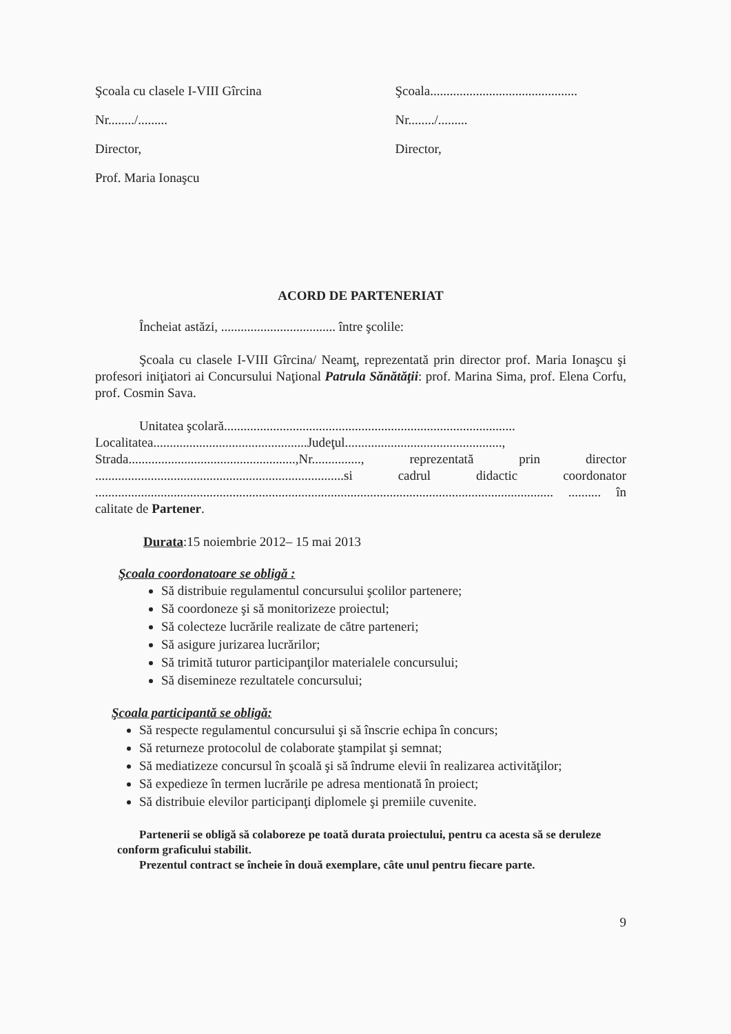Şcoala cu clasele I-VIII Gîrcina
Nr......../.........
Director,
Prof. Maria Ionaşcu
Şcoala.............................................
Nr......../.........
Director,
ACORD DE PARTENERIAT
Încheiat astăzi, ................................... între şcolile:
Şcoala cu clasele I-VIII Gîrcina/ Neamţ, reprezentată prin director prof. Maria Ionaşcu şi profesori iniţiatori ai Concursului Naţional Patrula Sănătăţii: prof. Marina Sima, prof. Elena Corfu, prof. Cosmin Sava.
Unitatea şcolară.........................................................................................
Localitatea...............................................Judeţul................................................,
Strada...................................................,Nr..............., reprezentată prin director ............................................................................si cadrul didactic coordonator ............................................................................................................................................ .......... în calitate de Partener.
Durata:15 noiembrie 2012– 15 mai 2013
Şcoala coordonatoare se obligă :
Să distribuie regulamentul concursului şcolilor partenere;
Să coordoneze şi să monitorizeze proiectul;
Să colecteze lucrările realizate de către parteneri;
Să asigure jurizarea lucrărilor;
Să trimită tuturor participanţilor materialele concursului;
Să disemineze rezultatele concursului;
Şcoala participantă se obligă:
Să respecte regulamentul concursului şi să înscrie echipa în concurs;
Să returneze protocolul de colaborate ştampilat şi semnat;
Să mediatizeze concursul în şcoală şi să îndrume elevii în realizarea activităţilor;
Să expedieze în termen lucrările pe adresa mentionată în proiect;
Să distribuie elevilor participanţi diplomele şi premiile cuvenite.
Partenerii se obligă să colaboreze pe toată durata proiectului, pentru ca acesta să se deruleze conform graficului stabilit.
Prezentul contract se încheie în două exemplare, câte unul pentru fiecare parte.
9